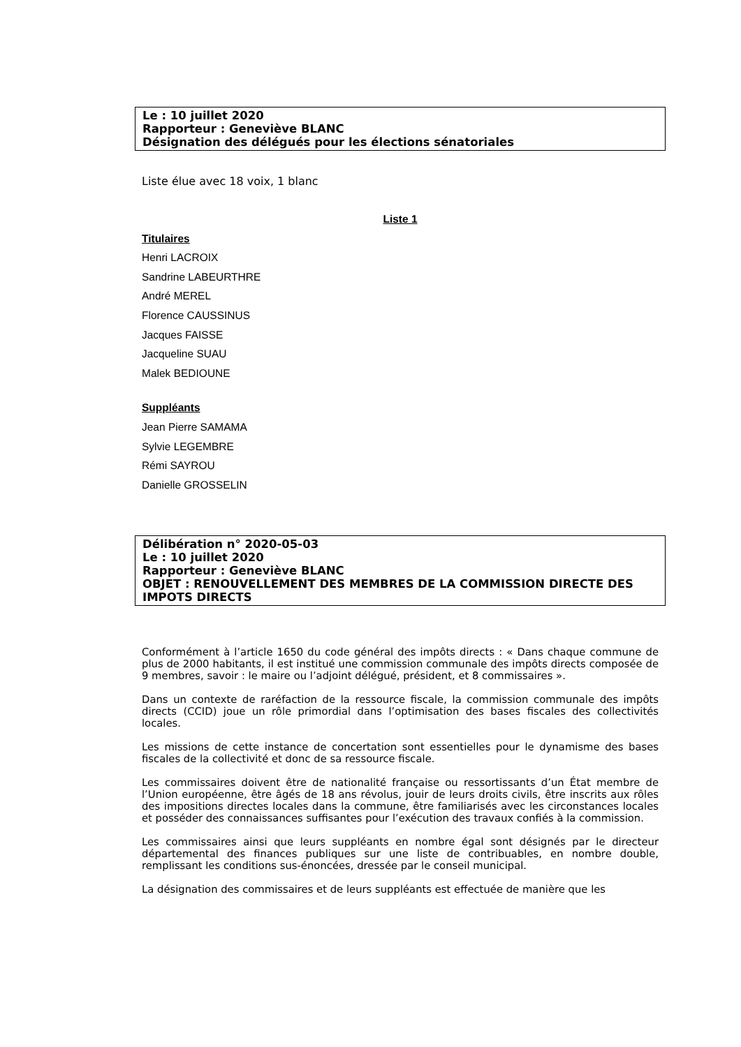Le : 10 juillet 2020
Rapporteur : Geneviève BLANC
Désignation des délégués pour les élections sénatoriales
Liste élue avec 18 voix, 1 blanc
Liste 1
Titulaires
Henri LACROIX
Sandrine LABEURTHRE
André MEREL
Florence CAUSSINUS
Jacques FAISSE
Jacqueline SUAU
Malek BEDIOUNE
Suppléants
Jean Pierre SAMAMA
Sylvie LEGEMBRE
Rémi SAYROU
Danielle GROSSELIN
Délibération n° 2020-05-03
Le : 10 juillet 2020
Rapporteur : Geneviève BLANC
OBJET : RENOUVELLEMENT DES MEMBRES DE LA COMMISSION DIRECTE DES IMPOTS DIRECTS
Conformément à l’article 1650 du code général des impôts directs : « Dans chaque commune de plus de 2000 habitants, il est institué une commission communale des impôts directs composée de 9 membres, savoir : le maire ou l’adjoint délégué, président, et 8 commissaires ».
Dans un contexte de raréfaction de la ressource fiscale, la commission communale des impôts directs (CCID) joue un rôle primordial dans l’optimisation des bases fiscales des collectivités locales.
Les missions de cette instance de concertation sont essentielles pour le dynamisme des bases fiscales de la collectivité et donc de sa ressource fiscale.
Les commissaires doivent être de nationalité française ou ressortissants d’un État membre de l’Union européenne, être âgés de 18 ans révolus, jouir de leurs droits civils, être inscrits aux rôles des impositions directes locales dans la commune, être familiarisés avec les circonstances locales et posséder des connaissances suffisantes pour l’exécution des travaux confiés à la commission.
Les commissaires ainsi que leurs suppléants en nombre égal sont désignés par le directeur départemental des finances publiques sur une liste de contribuables, en nombre double, remplissant les conditions sus-énoncées, dressée par le conseil municipal.
La désignation des commissaires et de leurs suppléants est effectuée de manière que les